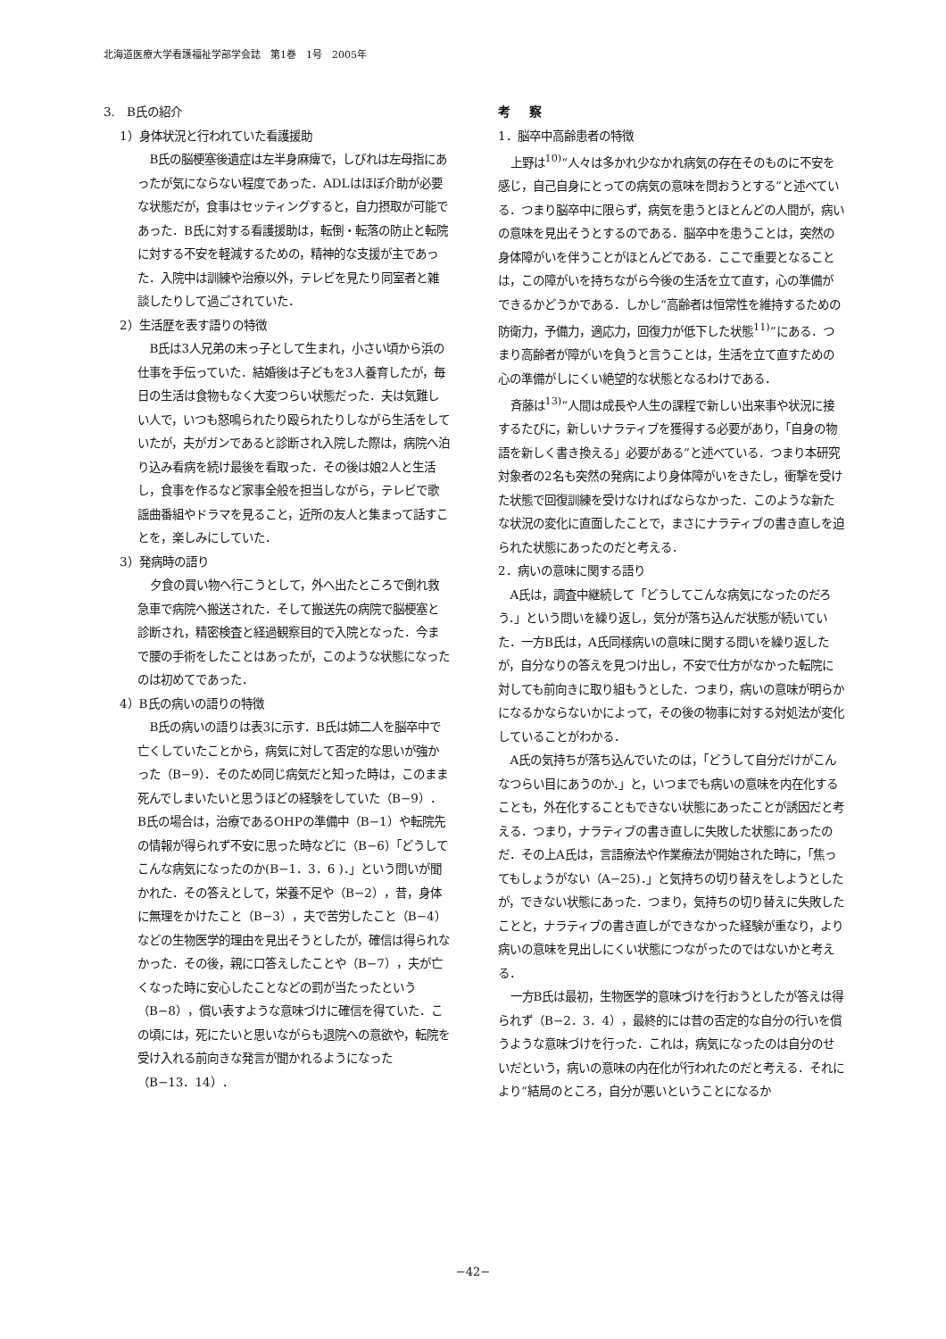北海道医療大学看護福祉学部学会誌　第1巻　1号　2005年
3.　B氏の紹介
1）身体状況と行われていた看護援助
B氏の脳梗塞後遺症は左半身麻痺で，しびれは左母指にあったが気にならない程度であった．ADLはほぼ介助が必要な状態だが，食事はセッティングすると，自力摂取が可能であった．B氏に対する看護援助は，転倒・転落の防止と転院に対する不安を軽減するための，精神的な支援が主であった．入院中は訓練や治療以外，テレビを見たり同室者と雑談したりして過ごされていた．
2）生活歴を表す語りの特徴
B氏は3人兄弟の末っ子として生まれ，小さい頃から浜の仕事を手伝っていた．結婚後は子どもを3人養育したが，毎日の生活は食物もなく大変つらい状態だった．夫は気難しい人で，いつも怒鳴られたり殴られたりしながら生活をしていたが，夫がガンであると診断され入院した際は，病院へ泊り込み看病を続け最後を看取った．その後は娘2人と生活し，食事を作るなど家事全般を担当しながら，テレビで歌謡曲番組やドラマを見ること，近所の友人と集まって話すことを，楽しみにしていた．
3）発病時の語り
夕食の買い物へ行こうとして，外へ出たところで倒れ救急車で病院へ搬送された．そして搬送先の病院で脳梗塞と診断され，精密検査と経過観察目的で入院となった．今まで腰の手術をしたことはあったが，このような状態になったのは初めてであった．
4）B氏の病いの語りの特徴
B氏の病いの語りは表3に示す．B氏は姉二人を脳卒中で亡くしていたことから，病気に対して否定的な思いが強かった（B−9）．そのため同じ病気だと知った時は，このまま死んでしまいたいと思うほどの経験をしていた（B−9）．B氏の場合は，治療であるOHPの準備中（B−1）や転院先の情報が得られず不安に思った時などに（B−6）「どうしてこんな病気になったのか(B−1．3．6 )．」という問いが聞かれた．その答えとして，栄養不足や（B−2），昔，身体に無理をかけたこと（B−3），夫で苦労したこと（B−4）などの生物医学的理由を見出そうとしたが，確信は得られなかった．その後，親に口答えしたことや（B−7），夫が亡くなった時に安心したことなどの罰が当たったという（B−8），償い表すような意味づけに確信を得ていた．この頃には，死にたいと思いながらも退院への意欲や，転院を受け入れる前向きな発言が聞かれるようになった（B−13．14）．
考 察
1．脳卒中高齢患者の特徴
上野は<sup>10)</sup>“人々は多かれ少なかれ病気の存在そのものに不安を感じ，自己自身にとっての病気の意味を問おうとする”と述べている．つまり脳卒中に限らず，病気を患うとほとんどの人間が，病いの意味を見出そうとするのである．脳卒中を患うことは，突然の身体障がいを伴うことがほとんどである．ここで重要となることは，この障がいを持ちながら今後の生活を立て直す，心の準備ができるかどうかである．しかし“高齢者は恒常性を維持するための防衛力，予備力，適応力，回復力が低下した状態<sup>11)</sup>”にある．つまり高齢者が障がいを負うと言うことは，生活を立て直すための心の準備がしにくい絶望的な状態となるわけである．
斉藤は<sup>13)</sup>“人間は成長や人生の課程で新しい出来事や状況に接するたびに，新しいナラティブを獲得する必要があり，「自身の物語を新しく書き換える」必要がある”と述べている．つまり本研究対象者の2名も突然の発病により身体障がいをきたし，衝撃を受けた状態で回復訓練を受けなければならなかった．このような新たな状況の変化に直面したことで，まさにナラティブの書き直しを迫られた状態にあったのだと考える．
2．病いの意味に関する語り
A氏は，調査中継続して「どうしてこんな病気になったのだろう．」という問いを繰り返し，気分が落ち込んだ状態が続いていた．一方B氏は，A氏同様病いの意味に関する問いを繰り返したが，自分なりの答えを見つけ出し，不安で仕方がなかった転院に対しても前向きに取り組もうとした．つまり，病いの意味が明らかになるかならないかによって，その後の物事に対する対処法が変化していることがわかる．
A氏の気持ちが落ち込んでいたのは，「どうして自分だけがこんなつらい目にあうのか．」と，いつまでも病いの意味を内在化することも，外在化することもできない状態にあったことが誘因だと考える．つまり，ナラティブの書き直しに失敗した状態にあったのだ．その上A氏は，言語療法や作業療法が開始された時に，「焦ってもしょうがない（A−25)．」と気持ちの切り替えをしようとしたが，できない状態にあった．つまり，気持ちの切り替えに失敗したことと，ナラティブの書き直しができなかった経験が重なり，より病いの意味を見出しにくい状態につながったのではないかと考える．
一方B氏は最初，生物医学的意味づけを行おうとしたが答えは得られず（B−2．3．4），最終的には昔の否定的な自分の行いを償うような意味づけを行った．これは，病気になったのは自分のせいだという，病いの意味の内在化が行われたのだと考える．それにより“結局のところ，自分が悪いということになるか
−42−